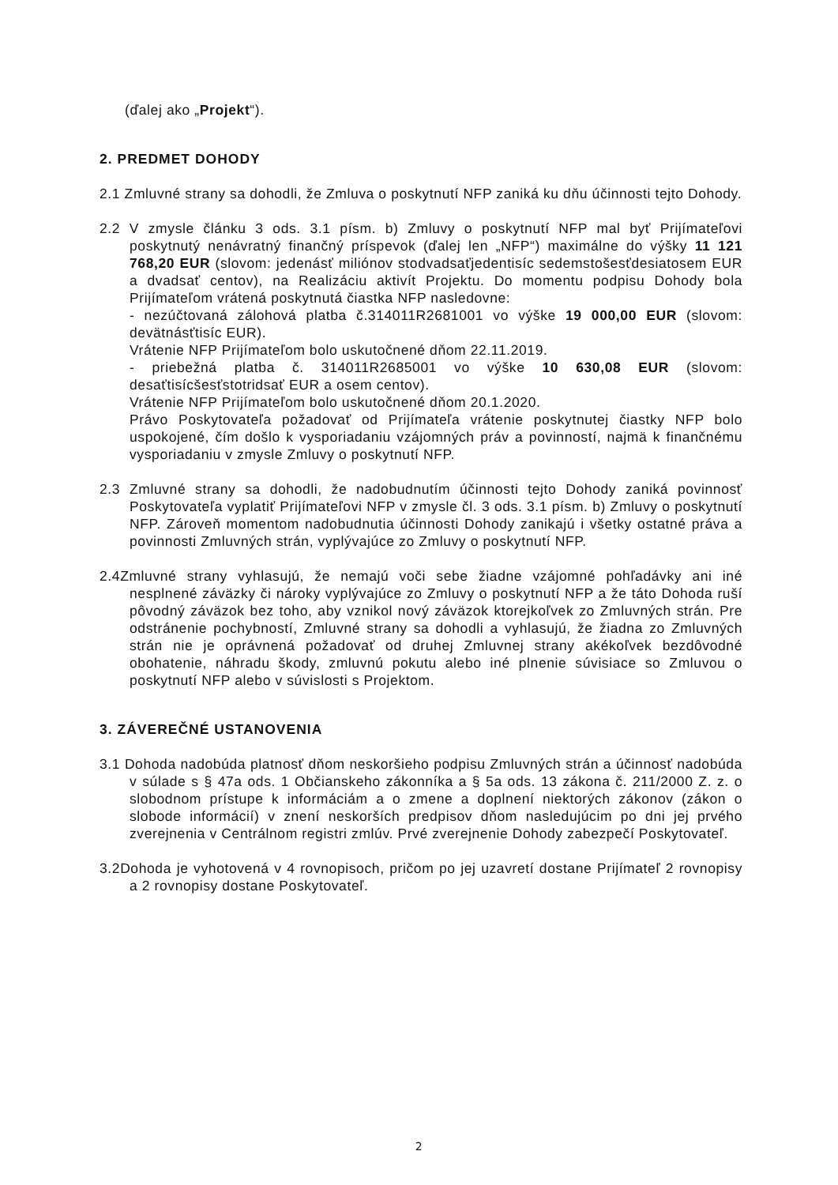(ďalej ako „Projekt“).
2. PREDMET DOHODY
2.1 Zmluvné strany sa dohodli, že Zmluva o poskytnutí NFP zaniká ku dňu účinnosti tejto Dohody.
2.2 V zmysle článku 3 ods. 3.1 písm. b) Zmluvy o poskytnutí NFP mal byť Prijímateľovi poskytnutý nenávratný finančný príspevok (ďalej len „NFP“) maximálne do výšky 11 121 768,20 EUR (slovom: jedenásť miliónov stodvadsaťjedentisíc sedemstošesťdesiatosem EUR a dvadsať centov), na Realizáciu aktivít Projektu. Do momentu podpisu Dohody bola Prijímateľom vrátená poskytnutá čiastka NFP nasledovne:
- nezúčtovaná zálohová platba č.314011R2681001 vo výške 19 000,00 EUR (slovom: devätnásťtisíc EUR).
Vrátenie NFP Prijímateľom bolo uskutočnené dňom 22.11.2019.
- priebežná platba č. 314011R2685001 vo výške 10 630,08 EUR (slovom: desaťtisícšesťstotridsať EUR a osem centov).
Vrátenie NFP Prijímateľom bolo uskutočnené dňom 20.1.2020.
Právo Poskytovateľa požadovať od Prijímateľa vrátenie poskytnutej čiastky NFP bolo uspokojené, čím došlo k vysporiadaniu vzájomných práv a povinností, najmä k finančnému vysporiadaniu v zmysle Zmluvy o poskytnutí NFP.
2.3 Zmluvné strany sa dohodli, že nadobudnutím účinnosti tejto Dohody zaniká povinnosť Poskytovateľa vyplatiť Prijímateľovi NFP v zmysle čl. 3 ods. 3.1 písm. b) Zmluvy o poskytnutí NFP. Zároveň momentom nadobudnutia účinnosti Dohody zanikajú i všetky ostatné práva a povinnosti Zmluvných strán, vyplývajúce zo Zmluvy o poskytnutí NFP.
2.4Zmluvné strany vyhlasujú, že nemajú voči sebe žiadne vzájomné pohľadávky ani iné nesplnené záväzky či nároky vyplývajúce zo Zmluvy o poskytnutí NFP a že táto Dohoda ruší pôvodný záväzok bez toho, aby vznikol nový záväzok ktorejkoľvek zo Zmluvných strán. Pre odstránenie pochybností, Zmluvné strany sa dohodli a vyhlasujú, že žiadna zo Zmluvných strán nie je oprávnená požadovať od druhej Zmluvnej strany akékoľvek bezdôvodné obohatenie, náhradu škody, zmluvnú pokutu alebo iné plnenie súvisiace so Zmluvou o poskytnutí NFP alebo v súvislosti s Projektom.
3. ZÁVEREČNÉ USTANOVENIA
3.1 Dohoda nadobúda platnosť dňom neskoršieho podpisu Zmluvných strán a účinnosť nadobúda v súlade s § 47a ods. 1 Občianskeho zákonníka a § 5a ods. 13 zákona č. 211/2000 Z. z. o slobodnom prístupe k informáciám a o zmene a doplnení niektorých zákonov (zákon o slobode informácií) v znení neskorších predpisov dňom nasledujúcim po dni jej prvého zverejnenia v Centrálnom registri zmlúv. Prvé zverejnenie Dohody zabezpečí Poskytovateľ.
3.2Dohoda je vyhotovená v 4 rovnopisoch, pričom po jej uzavretí dostane Prijímateľ 2 rovnopisy a 2 rovnopisy dostane Poskytovateľ.
2